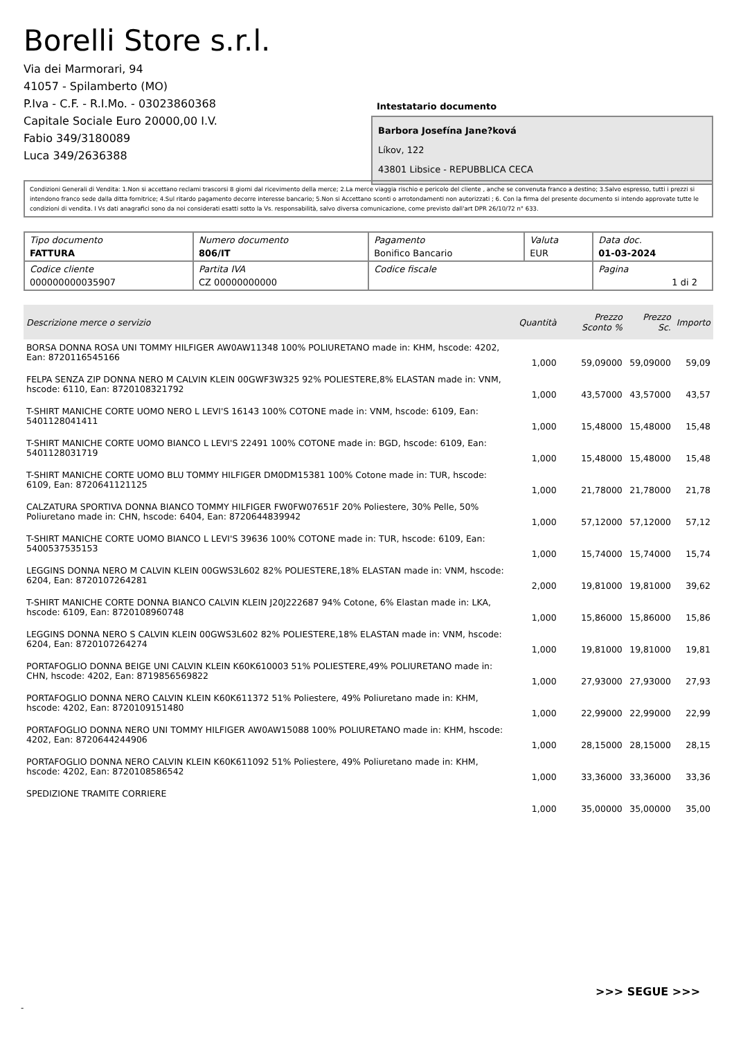Borelli Store s.r.l.
Via dei Marmorari, 94
41057 - Spilamberto (MO)
P.Iva - C.F. - R.I.Mo. - 03023860368
Capitale Sociale Euro 20000,00 I.V.
Fabio 349/3180089
Luca 349/2636388
Intestatario documento
Barbora Josefína Jane?ková
Líkov, 122
43801 Libsice - REPUBBLICA CECA
Condizioni Generali di Vendita: 1.Non si accettano reclami trascorsi 8 giorni dal ricevimento della merce; 2.La merce viaggia rischio e pericolo del cliente , anche se convenuta franco a destino; 3.Salvo espresso, tutti i prezzi si intendono franco sede dalla ditta fornitrice; 4.Sul ritardo pagamento decorre interesse bancario; 5.Non si Accettano sconti o arrotondamenti non autorizzati ; 6. Con la firma del presente documento si intendo approvate tutte le condizioni di vendita. I Vs dati anagrafici sono da noi considerati esatti sotto la Vs. responsabilità, salvo diversa comunicazione, come previsto dall'art DPR 26/10/72 n° 633.
| Tipo documento FATTURA | Numero documento 806/IT | Pagamento Bonifico Bancario | Valuta EUR | Data doc. 01-03-2024 |
| Codice cliente 000000000035907 | Partita IVA CZ 00000000000 | Codice fiscale | | Pagina 1 di 2 |
| Descrizione merce o servizio | Quantità | Prezzo Sconto % | Prezzo Sc. | Importo |
| --- | --- | --- | --- | --- |
| BORSA DONNA ROSA UNI TOMMY HILFIGER AW0AW11348 100% POLIURETANO made in: KHM, hscode: 4202, Ean: 8720116545166 | 1,000 | 59,09000 | 59,09000 | 59,09 |
| FELPA SENZA ZIP DONNA NERO M CALVIN KLEIN 00GWF3W325 92% POLIESTERE,8% ELASTAN made in: VNM, hscode: 6110, Ean: 8720108321792 | 1,000 | 43,57000 | 43,57000 | 43,57 |
| T-SHIRT MANICHE CORTE UOMO NERO L LEVI'S 16143 100% COTONE made in: VNM, hscode: 6109, Ean: 5401128041411 | 1,000 | 15,48000 | 15,48000 | 15,48 |
| T-SHIRT MANICHE CORTE UOMO BIANCO L LEVI'S 22491 100% COTONE made in: BGD, hscode: 6109, Ean: 5401128031719 | 1,000 | 15,48000 | 15,48000 | 15,48 |
| T-SHIRT MANICHE CORTE UOMO BLU TOMMY HILFIGER DM0DM15381 100% Cotone made in: TUR, hscode: 6109, Ean: 8720641121125 | 1,000 | 21,78000 | 21,78000 | 21,78 |
| CALZATURA SPORTIVA DONNA BIANCO TOMMY HILFIGER FW0FW07651F 20% Poliestere, 30% Pelle, 50% Poliuretano made in: CHN, hscode: 6404, Ean: 8720644839942 | 1,000 | 57,12000 | 57,12000 | 57,12 |
| T-SHIRT MANICHE CORTE UOMO BIANCO L LEVI'S 39636 100% COTONE made in: TUR, hscode: 6109, Ean: 5400537535153 | 1,000 | 15,74000 | 15,74000 | 15,74 |
| LEGGINS DONNA NERO M CALVIN KLEIN 00GWS3L602 82% POLIESTERE,18% ELASTAN made in: VNM, hscode: 6204, Ean: 8720107264281 | 2,000 | 19,81000 | 19,81000 | 39,62 |
| T-SHIRT MANICHE CORTE DONNA BIANCO CALVIN KLEIN J20J222687 94% Cotone, 6% Elastan made in: LKA, hscode: 6109, Ean: 8720108960748 | 1,000 | 15,86000 | 15,86000 | 15,86 |
| LEGGINS DONNA NERO S CALVIN KLEIN 00GWS3L602 82% POLIESTERE,18% ELASTAN made in: VNM, hscode: 6204, Ean: 8720107264274 | 1,000 | 19,81000 | 19,81000 | 19,81 |
| PORTAFOGLIO DONNA BEIGE UNI CALVIN KLEIN K60K610003 51% POLIESTERE,49% POLIURETANO made in: CHN, hscode: 4202, Ean: 8719856569822 | 1,000 | 27,93000 | 27,93000 | 27,93 |
| PORTAFOGLIO DONNA NERO CALVIN KLEIN K60K611372 51% Poliestere, 49% Poliuretano made in: KHM, hscode: 4202, Ean: 8720109151480 | 1,000 | 22,99000 | 22,99000 | 22,99 |
| PORTAFOGLIO DONNA NERO UNI TOMMY HILFIGER AW0AW15088 100% POLIURETANO made in: KHM, hscode: 4202, Ean: 8720644244906 | 1,000 | 28,15000 | 28,15000 | 28,15 |
| PORTAFOGLIO DONNA NERO CALVIN KLEIN K60K611092 51% Poliestere, 49% Poliuretano made in: KHM, hscode: 4202, Ean: 8720108586542 | 1,000 | 33,36000 | 33,36000 | 33,36 |
| SPEDIZIONE TRAMITE CORRIERE | 1,000 | 35,00000 | 35,00000 | 35,00 |
>>> SEGUE >>>
-